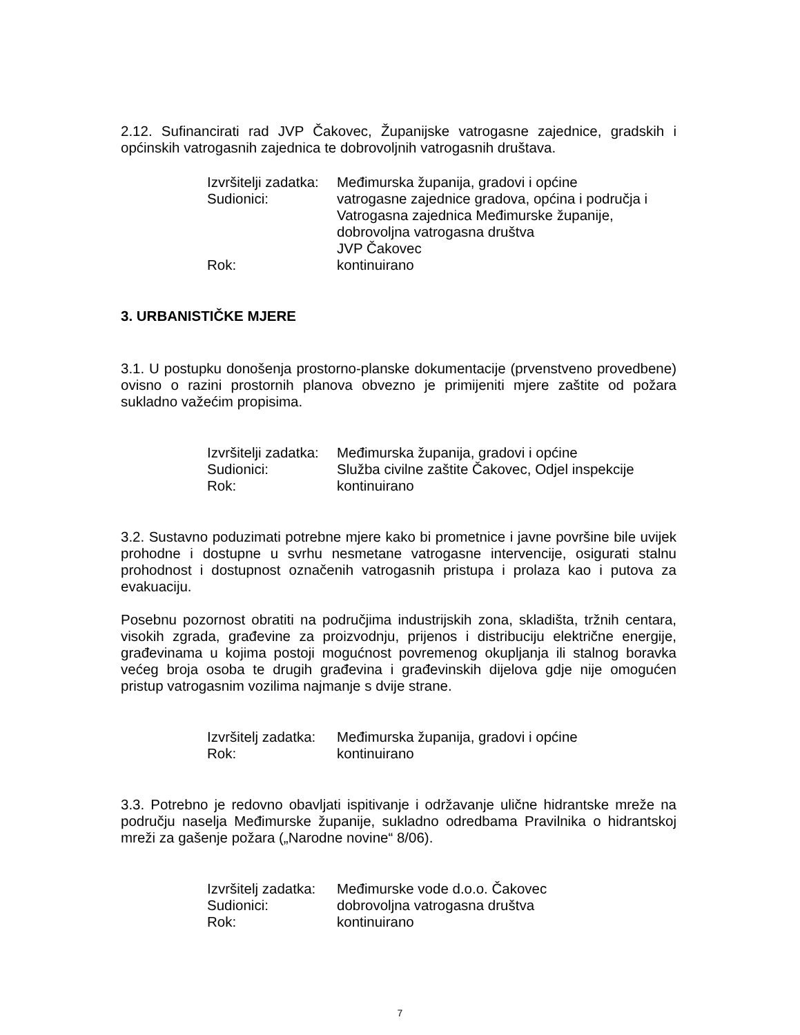2.12. Sufinancirati rad JVP Čakovec, Županijske vatrogasne zajednice, gradskih i općinskih vatrogasnih zajednica te dobrovoljnih vatrogasnih društava.
Izvršitelji zadatka: Međimurska županija, gradovi i općine
Sudionici: vatrogasne zajednice gradova, općina i područja i
Vatrogasna zajednica Međimurske županije,
dobrovoljna vatrogasna društva
JVP Čakovec
Rok: kontinuirano
3. URBANISTIČKE MJERE
3.1. U postupku donošenja prostorno-planske dokumentacije (prvenstveno provedbene) ovisno o razini prostornih planova obvezno je primijeniti mjere zaštite od požara sukladno važećim propisima.
Izvršitelji zadatka: Međimurska županija, gradovi i općine
Sudionici: Služba civilne zaštite Čakovec, Odjel inspekcije
Rok: kontinuirano
3.2. Sustavno poduzimati potrebne mjere kako bi prometnice i javne površine bile uvijek prohodne i dostupne u svrhu nesmetane vatrogasne intervencije, osigurati stalnu prohodnost i dostupnost označenih vatrogasnih pristupa i prolaza kao i putova za evakuaciju.
Posebnu pozornost obratiti na područjima industrijskih zona, skladišta, tržnih centara, visokih zgrada, građevine za proizvodnju, prijenos i distribuciju električne energije, građevinama u kojima postoji mogućnost povremenog okupljanja ili stalnog boravka većeg broja osoba te drugih građevina i građevinskih dijelova gdje nije omogućen pristup vatrogasnim vozilima najmanje s dvije strane.
Izvršitelj zadatka: Međimurska županija, gradovi i općine
Rok: kontinuirano
3.3. Potrebno je redovno obavljati ispitivanje i održavanje ulične hidrantske mreže na području naselja Međimurske županije, sukladno odredbama Pravilnika o hidrantskoj mreži za gašenje požara („Narodne novine“ 8/06).
Izvršitelj zadatka: Međimurske vode d.o.o. Čakovec
Sudionici: dobrovoljna vatrogasna društva
Rok: kontinuirano
7